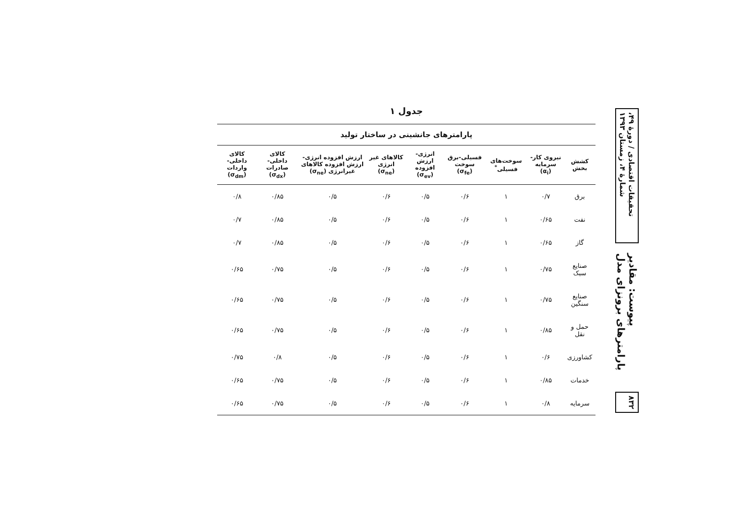تحقیقات اقتصادی / دورهٔ ۴۹، شمارهٔ ۴، زمستان ۱۳۹۳
پیوست: مقادیر پارامترهای برونزای مدل
۸۳۲
جدول ۱
پارامترهای جانشینی در ساختار تولید
| کشش بخش | نیروی کار-سرمایه (α<sub>i</sub>) | سوخت‌های فسیلی<sup>*</sup> | فسیلی-برق سوخت (σ<sub>fe</sub>) | انرژی-ارزش افزوده (σ<sub>ev</sub>) | کالاهای غیر انرژی (σ<sub>ne</sub>) | ارزش افزوده انرژی-ارزش افزوده کالاهای غیرانرژی (σ<sub>ne</sub>) | کالای داخلی-صادرات (σ<sub>dx</sub>) | کالای داخلی-واردات (σ<sub>dm</sub>) |
| --- | --- | --- | --- | --- | --- | --- | --- | --- |
| برق | ۰/۷ | ۱ | ۰/۶ | ۰/۵ | ۰/۶ | ۰/۵ | ۰/۸۵ | ۰/۸ |
| نفت | ۰/۶۵ | ۱ | ۰/۶ | ۰/۵ | ۰/۶ | ۰/۵ | ۰/۸۵ | ۰/۷ |
| گاز | ۰/۶۵ | ۱ | ۰/۶ | ۰/۵ | ۰/۶ | ۰/۵ | ۰/۸۵ | ۰/۷ |
| صنایع سبک | ۰/۷۵ | ۱ | ۰/۶ | ۰/۵ | ۰/۶ | ۰/۵ | ۰/۷۵ | ۰/۶۵ |
| صنایع سنگین | ۰/۷۵ | ۱ | ۰/۶ | ۰/۵ | ۰/۶ | ۰/۵ | ۰/۷۵ | ۰/۶۵ |
| حمل و نقل | ۰/۸۵ | ۱ | ۰/۶ | ۰/۵ | ۰/۶ | ۰/۵ | ۰/۷۵ | ۰/۶۵ |
| کشاورزی | ۰/۶ | ۱ | ۰/۶ | ۰/۵ | ۰/۶ | ۰/۵ | ۰/۸ | ۰/۷۵ |
| خدمات | ۰/۸۵ | ۱ | ۰/۶ | ۰/۵ | ۰/۶ | ۰/۵ | ۰/۷۵ | ۰/۶۵ |
| سرمایه | ۰/۸ | ۱ | ۰/۶ | ۰/۵ | ۰/۶ | ۰/۵ | ۰/۷۵ | ۰/۶۵ |